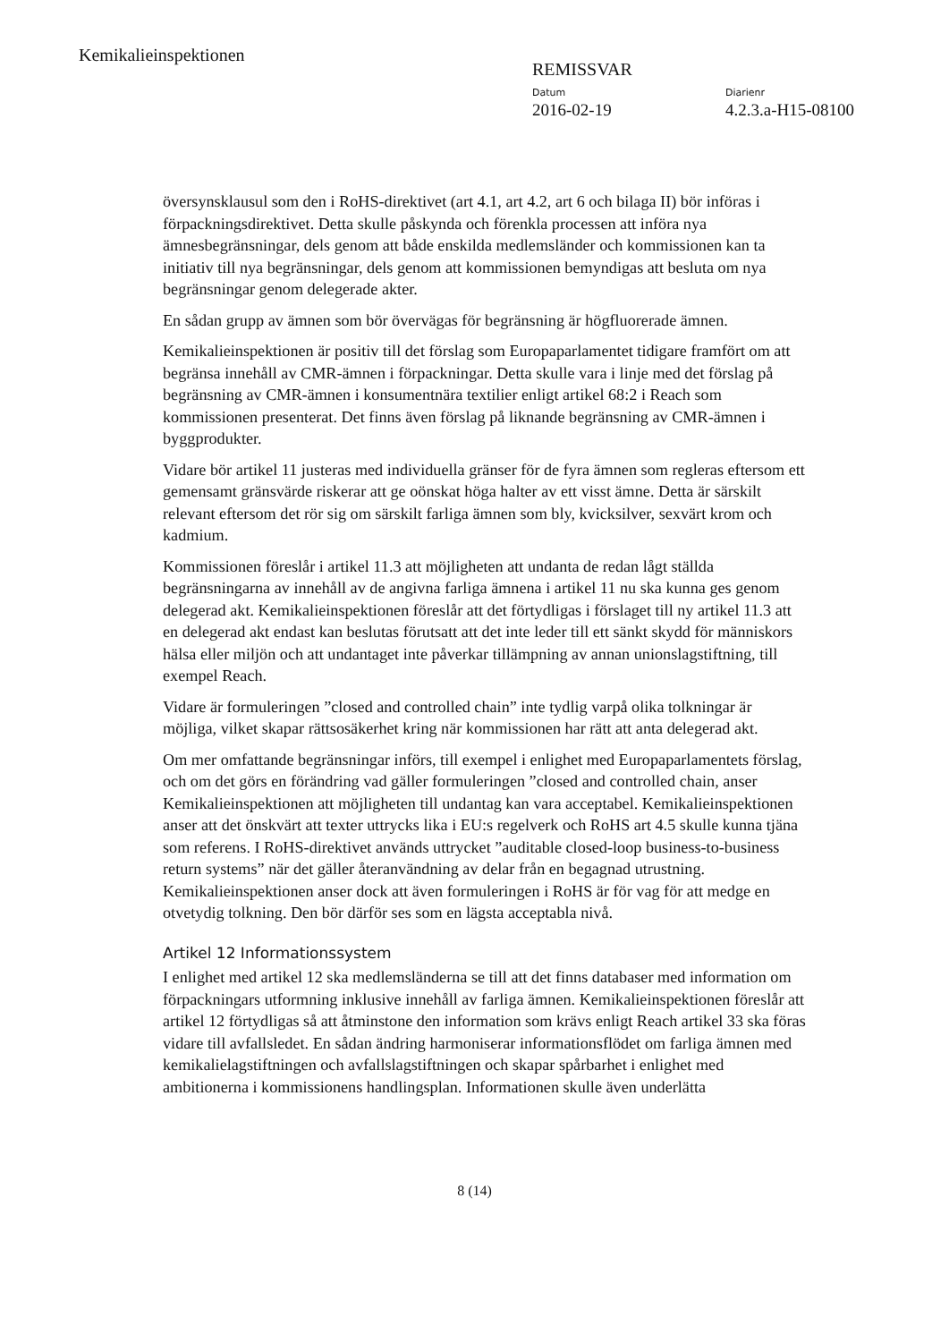Kemikalieinspektionen
REMISSVAR
Datum
2016-02-19
Diarienr
4.2.3.a-H15-08100
översynsklausul som den i RoHS-direktivet (art 4.1, art 4.2, art 6 och bilaga II) bör införas i förpackningsdirektivet. Detta skulle påskynda och förenkla processen att införa nya ämnesbegränsningar, dels genom att både enskilda medlemsländer och kommissionen kan ta initiativ till nya begränsningar, dels genom att kommissionen bemyndigas att besluta om nya begränsningar genom delegerade akter.
En sådan grupp av ämnen som bör övervägas för begränsning är högfluorerade ämnen.
Kemikalieinspektionen är positiv till det förslag som Europaparlamentet tidigare framfört om att begränsa innehåll av CMR-ämnen i förpackningar. Detta skulle vara i linje med det förslag på begränsning av CMR-ämnen i konsumentnära textilier enligt artikel 68:2 i Reach som kommissionen presenterat. Det finns även förslag på liknande begränsning av CMR-ämnen i byggprodukter.
Vidare bör artikel 11 justeras med individuella gränser för de fyra ämnen som regleras eftersom ett gemensamt gränsvärde riskerar att ge oönskat höga halter av ett visst ämne. Detta är särskilt relevant eftersom det rör sig om särskilt farliga ämnen som bly, kvicksilver, sexvärt krom och kadmium.
Kommissionen föreslår i artikel 11.3 att möjligheten att undanta de redan lågt ställda begränsningarna av innehåll av de angivna farliga ämnena i artikel 11 nu ska kunna ges genom delegerad akt. Kemikalieinspektionen föreslår att det förtydligas i förslaget till ny artikel 11.3 att en delegerad akt endast kan beslutas förutsatt att det inte leder till ett sänkt skydd för människors hälsa eller miljön och att undantaget inte påverkar tillämpning av annan unionslagstiftning, till exempel Reach.
Vidare är formuleringen ”closed and controlled chain” inte tydlig varpå olika tolkningar är möjliga, vilket skapar rättsosäkerhet kring när kommissionen har rätt att anta delegerad akt.
Om mer omfattande begränsningar införs, till exempel i enlighet med Europaparlamentets förslag, och om det görs en förändring vad gäller formuleringen ”closed and controlled chain, anser Kemikalieinspektionen att möjligheten till undantag kan vara acceptabel. Kemikalieinspektionen anser att det önskvärt att texter uttrycks lika i EU:s regelverk och RoHS art 4.5 skulle kunna tjäna som referens. I RoHS-direktivet används uttrycket ”auditable closed-loop business-to-business return systems” när det gäller återanvändning av delar från en begagnad utrustning. Kemikalieinspektionen anser dock att även formuleringen i RoHS är för vag för att medge en otvetydig tolkning. Den bör därför ses som en lägsta acceptabla nivå.
Artikel 12 Informationssystem
I enlighet med artikel 12 ska medlemsländerna se till att det finns databaser med information om förpackningars utformning inklusive innehåll av farliga ämnen. Kemikalieinspektionen föreslår att artikel 12 förtydligas så att åtminstone den information som krävs enligt Reach artikel 33 ska föras vidare till avfallsledet. En sådan ändring harmoniserar informationsflödet om farliga ämnen med kemikalielagstiftningen och avfallslagstiftningen och skapar spårbarhet i enlighet med ambitionerna i kommissionens handlingsplan. Informationen skulle även underlätta
8 (14)